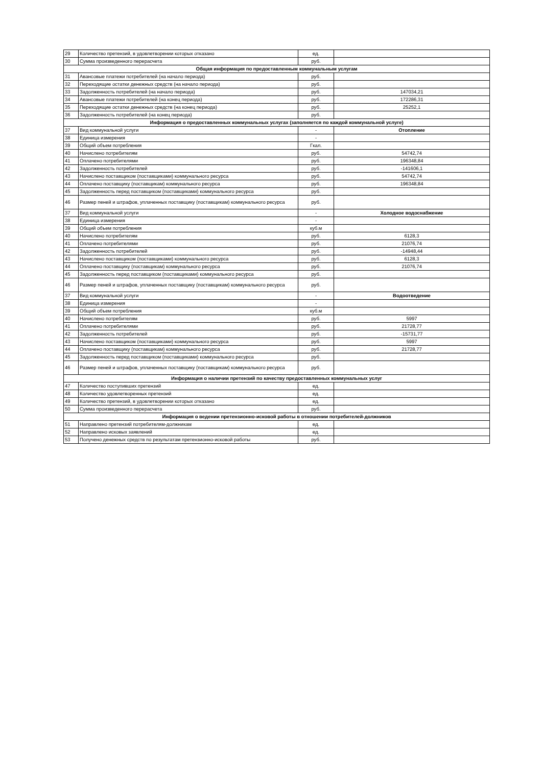| 29 | Количество претензий, в удовлетворении которых отказано | ед. | |
| 30 | Сумма произведенного перерасчета | руб. | |
| Общая информация по предоставленным коммунальным услугам | | | |
| 31 | Авансовые платежи потребителей (на начало периода) | руб. | |
| 32 | Переходящие остатки денежных средств (на начало периода) | руб. | |
| 33 | Задолженность потребителей (на начало периода) | руб. | 147034,21 |
| 34 | Авансовые платежи потребителей (на конец периода) | руб. | 172286,31 |
| 35 | Переходящие остатки денежных средств (на конец периода) | руб. | 25252,1 |
| 36 | Задолженность потребителей (на конец периода) | руб. | |
| Информация о предоставленных коммунальных услугах (заполняется по каждой коммунальной услуге) | | | |
| 37 | Вид коммунальной услуги | - | Отопление |
| 38 | Единица измерения | - | |
| 39 | Общий объем потребления | Гкал. | |
| 40 | Начислено потребителям | руб. | 54742,74 |
| 41 | Оплачено потребителями | руб. | 196348,84 |
| 42 | Задолженность потребителей | руб. | -141606,1 |
| 43 | Начислено поставщиком (поставщиками) коммунального ресурса | руб. | 54742,74 |
| 44 | Оплачено поставщику (поставщикам) коммунального ресурса | руб. | 196348,84 |
| 45 | Задолженность перед поставщиком (поставщиками) коммунального ресурса | руб. | |
| 46 | Размер пеней и штрафов, уплаченных поставщику (поставщикам) коммунального ресурса | руб. | |
| 37 | Вид коммунальной услуги | - | Холодное водоснабжение |
| 38 | Единица измерения | - | |
| 39 | Общий объем потребления | куб.м | |
| 40 | Начислено потребителям | руб. | 6128,3 |
| 41 | Оплачено потребителями | руб. | 21076,74 |
| 42 | Задолженность потребителей | руб. | -14948,44 |
| 43 | Начислено поставщиком (поставщиками) коммунального ресурса | руб. | 6128,3 |
| 44 | Оплачено поставщику (поставщикам) коммунального ресурса | руб. | 21076,74 |
| 45 | Задолженность перед поставщиком (поставщиками) коммунального ресурса | руб. | |
| 46 | Размер пеней и штрафов, уплаченных поставщику (поставщикам) коммунального ресурса | руб. | |
| 37 | Вид коммунальной услуги | - | Водоотведение |
| 38 | Единица измерения | - | |
| 39 | Общий объем потребления | куб.м | |
| 40 | Начислено потребителям | руб. | 5997 |
| 41 | Оплачено потребителями | руб. | 21728,77 |
| 42 | Задолженность потребителей | руб. | -15731,77 |
| 43 | Начислено поставщиком (поставщиками) коммунального ресурса | руб. | 5997 |
| 44 | Оплачено поставщику (поставщикам) коммунального ресурса | руб. | 21728,77 |
| 45 | Задолженность перед поставщиком (поставщиками) коммунального ресурса | руб. | |
| 46 | Размер пеней и штрафов, уплаченных поставщику (поставщикам) коммунального ресурса | руб. | |
| Информация о наличии претензий по качеству предоставленных коммунальных услуг | | | |
| 47 | Количество поступивших претензий | ед. | |
| 48 | Количество удовлетворенных претензий | ед. | |
| 49 | Количество претензий, в удовлетворении которых отказано | ед. | |
| 50 | Сумма произведенного перерасчета | руб. | |
| Информация о ведении претензионно-исковой работы в отношении потребителей-должников | | | |
| 51 | Направлено претензий потребителям-должникам | ед. | |
| 52 | Направлено исковых заявлений | ед. | |
| 53 | Получено денежных средств по результатам претензионно-исковой работы | руб. | |